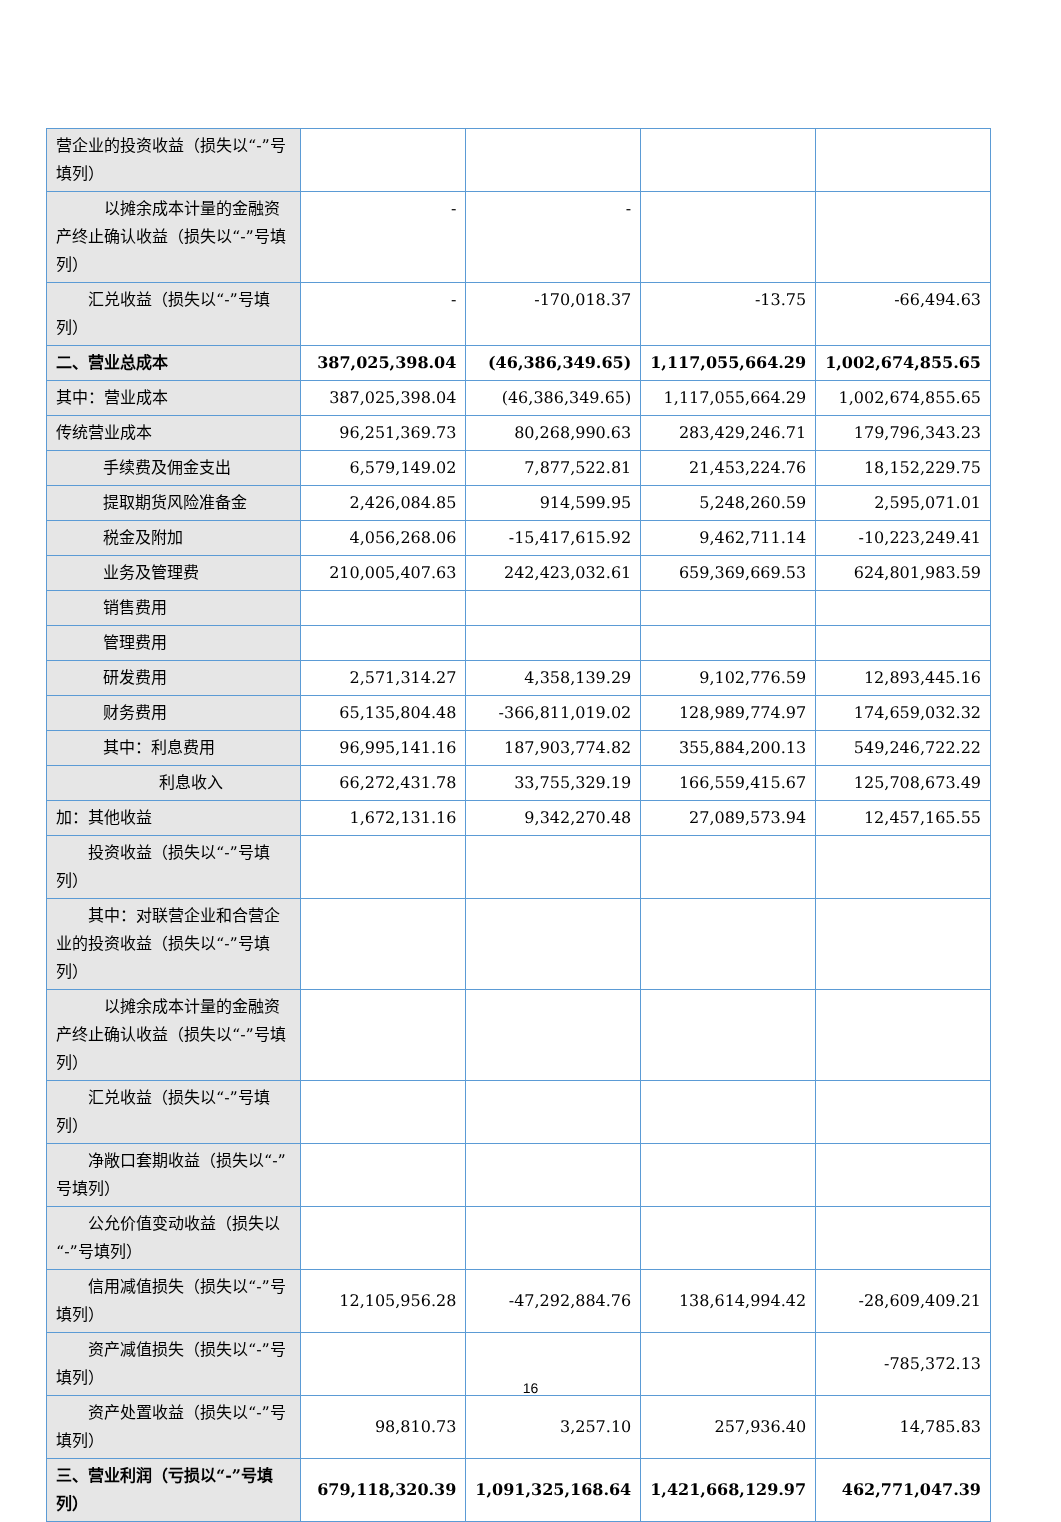| 营企业的投资收益（损失以“-”号填列） | | | | |
| 以摊余成本计量的金融资产终止确认收益（损失以“-”号填列） | - | - | | |
| 汇兑收益（损失以“-”号填列） | - | -170,018.37 | -13.75 | -66,494.63 |
| 二、营业总成本 | 387,025,398.04 | (46,386,349.65) | 1,117,055,664.29 | 1,002,674,855.65 |
| 其中：营业成本 | 387,025,398.04 | (46,386,349.65) | 1,117,055,664.29 | 1,002,674,855.65 |
| 传统营业成本 | 96,251,369.73 | 80,268,990.63 | 283,429,246.71 | 179,796,343.23 |
| 手续费及佣金支出 | 6,579,149.02 | 7,877,522.81 | 21,453,224.76 | 18,152,229.75 |
| 提取期货风险准备金 | 2,426,084.85 | 914,599.95 | 5,248,260.59 | 2,595,071.01 |
| 税金及附加 | 4,056,268.06 | -15,417,615.92 | 9,462,711.14 | -10,223,249.41 |
| 业务及管理费 | 210,005,407.63 | 242,423,032.61 | 659,369,669.53 | 624,801,983.59 |
| 销售费用 | | | | |
| 管理费用 | | | | |
| 研发费用 | 2,571,314.27 | 4,358,139.29 | 9,102,776.59 | 12,893,445.16 |
| 财务费用 | 65,135,804.48 | -366,811,019.02 | 128,989,774.97 | 174,659,032.32 |
| 其中：利息费用 | 96,995,141.16 | 187,903,774.82 | 355,884,200.13 | 549,246,722.22 |
| 利息收入 | 66,272,431.78 | 33,755,329.19 | 166,559,415.67 | 125,708,673.49 |
| 加：其他收益 | 1,672,131.16 | 9,342,270.48 | 27,089,573.94 | 12,457,165.55 |
| 投资收益（损失以“-”号填列） | | | | |
| 其中：对联营企业和合营企业的投资收益（损失以“-”号填列） | | | | |
| 以摊余成本计量的金融资产终止确认收益（损失以“-”号填列） | | | | |
| 汇兑收益（损失以“-”号填列） | | | | |
| 净敞口套期收益（损失以“-”号填列） | | | | |
| 公允价值变动收益（损失以“-”号填列） | | | | |
| 信用减值损失（损失以“-”号填列） | 12,105,956.28 | -47,292,884.76 | 138,614,994.42 | -28,609,409.21 |
| 资产减值损失（损失以“-”号填列） | | | | -785,372.13 |
| 资产处置收益（损失以“-”号填列） | 98,810.73 | 3,257.10 | 257,936.40 | 14,785.83 |
| 三、营业利润（亏损以“-”号填列） | 679,118,320.39 | 1,091,325,168.64 | 1,421,668,129.97 | 462,771,047.39 |
16